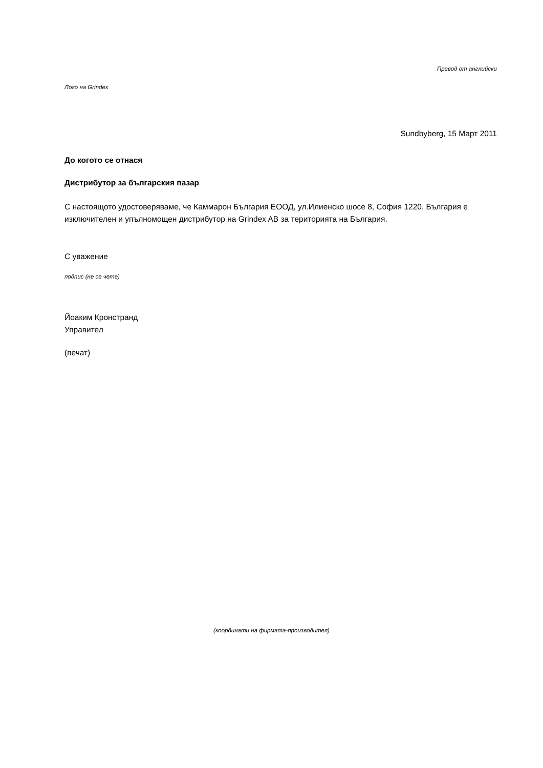Превод от английски
Лого на Grindex
Sundbyberg, 15 Март 2011
До когото се отнася
Дистрибутор за българския пазар
С настоящото удостоверяваме, че Каммарон България ЕООД, ул.Илиенско шосе 8, София 1220, България е изключителен и упълномощен дистрибутор на Grindex AB за територията на България.
С уважение
подпис (не се чете)
Йоаким Кронстранд
Управител
(печат)
(координати на фирмата-производител)